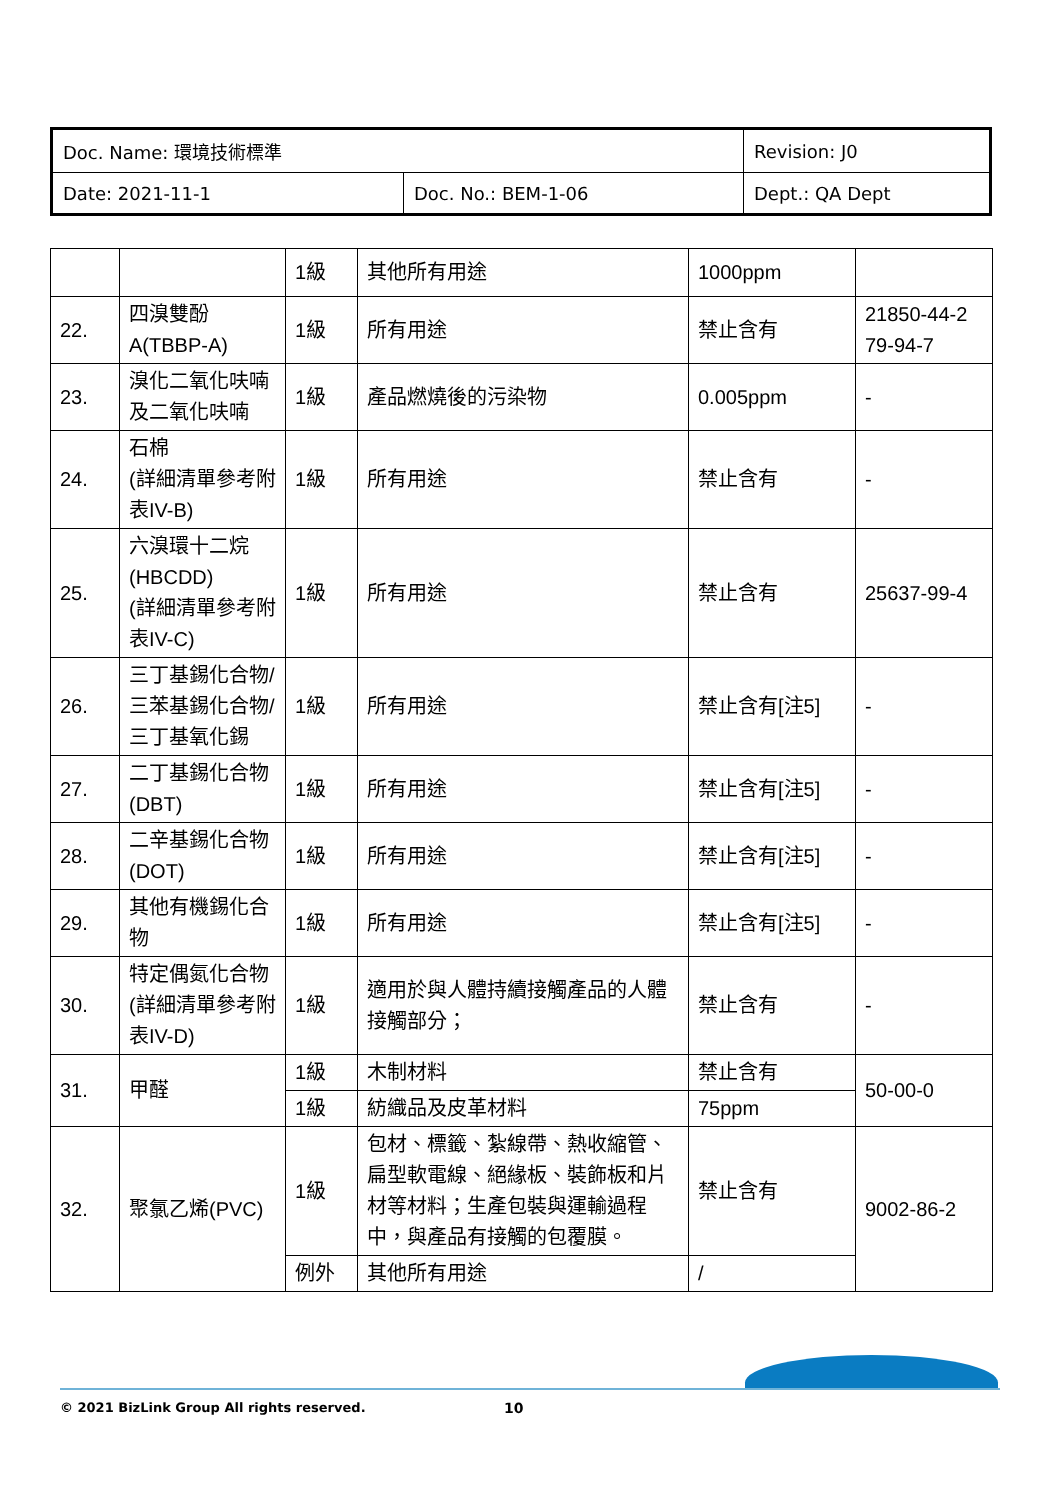| Doc. Name: 環境技術標準 | | Revision: J0 |
| Date: 2021-11-1 | Doc. No.: BEM-1-06 | Dept.: QA Dept |
| | | 1級 | 其他所有用途 | 1000ppm | |
| 22. | 四溴雙酚A(TBBP-A) | 1級 | 所有用途 | 禁止含有 | 21850-44-2 79-94-7 |
| 23. | 溴化二氧化呋喃及二氧化呋喃 | 1級 | 產品燃燒後的污染物 | 0.005ppm | - |
| 24. | 石棉 (詳細清單參考附表IV-B) | 1級 | 所有用途 | 禁止含有 | - |
| 25. | 六溴環十二烷(HBCDD) (詳細清單參考附表IV-C) | 1級 | 所有用途 | 禁止含有 | 25637-99-4 |
| 26. | 三丁基錫化合物/三苯基錫化合物/三丁基氧化錫 | 1級 | 所有用途 | 禁止含有[注5] | - |
| 27. | 二丁基錫化合物(DBT) | 1級 | 所有用途 | 禁止含有[注5] | - |
| 28. | 二辛基錫化合物(DOT) | 1級 | 所有用途 | 禁止含有[注5] | - |
| 29. | 其他有機錫化合物 | 1級 | 所有用途 | 禁止含有[注5] | - |
| 30. | 特定偶氮化合物(詳細清單參考附表IV-D) | 1級 | 適用於與人體持續接觸產品的人體接觸部分； | 禁止含有 | - |
| 31. | 甲醛 | 1級 | 木制材料 | 禁止含有 | 50-00-0 |
| | | 1級 | 紡織品及皮革材料 | 75ppm | |
| 32. | 聚氯乙烯(PVC) | 1級 | 包材、標籤、紮線帶、熱收縮管、扁型軟電線、絕緣板、裝飾板和片材等材料；生產包裝與運輸過程中，與產品有接觸的包覆膜。 | 禁止含有 | 9002-86-2 |
| | | 例外 | 其他所有用途 | / | |
© 2021 BizLink Group All rights reserved.
10